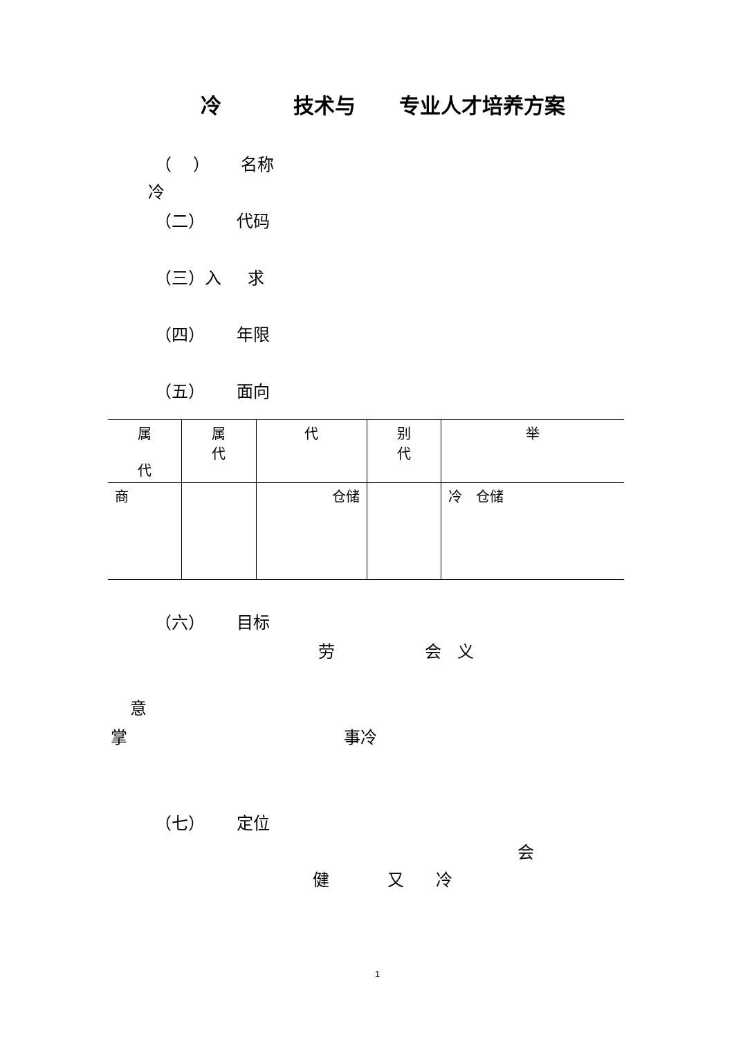冷 技术与 专业人才培养方案
（ ） 名称
冷
（二） 代码
（三）入 求
（四） 年限
（五） 面向
| 属 代 | 属 代 | 代 | 别 代 | 举 |
| --- | --- | --- | --- | --- |
| 商 | | 仓储 | | 冷 仓储 |
（六） 目标
劳 会 义
意
掌 事冷
（七） 定位
会
健 又 冷
1